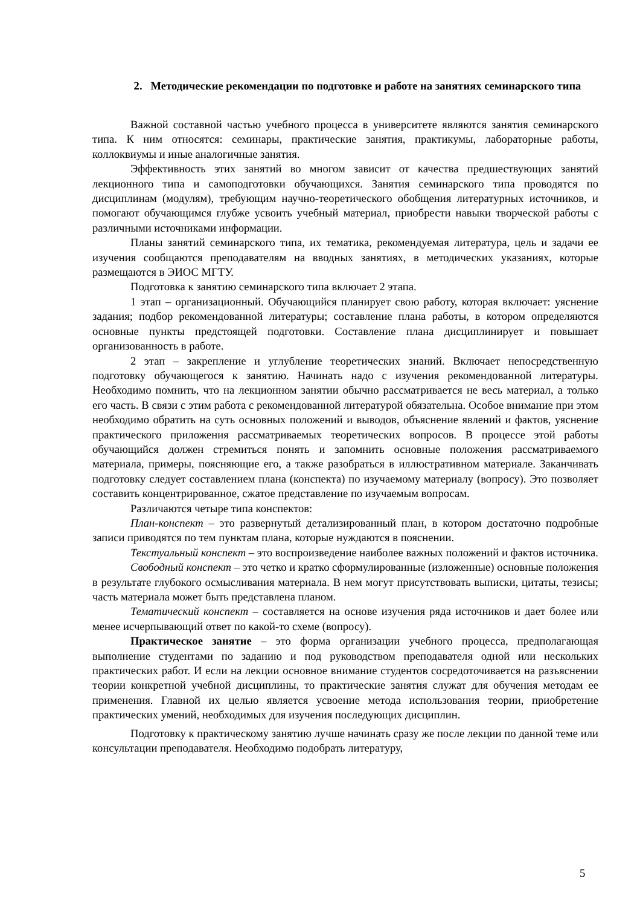2. Методические рекомендации по подготовке и работе на занятиях семинарского типа
Важной составной частью учебного процесса в университете являются занятия семинарского типа. К ним относятся: семинары, практические занятия, практикумы, лабораторные работы, коллоквиумы и иные аналогичные занятия.
Эффективность этих занятий во многом зависит от качества предшествующих занятий лекционного типа и самоподготовки обучающихся. Занятия семинарского типа проводятся по дисциплинам (модулям), требующим научно-теоретического обобщения литературных источников, и помогают обучающимся глубже усвоить учебный материал, приобрести навыки творческой работы с различными источниками информации.
Планы занятий семинарского типа, их тематика, рекомендуемая литература, цель и задачи ее изучения сообщаются преподавателям на вводных занятиях, в методических указаниях, которые размещаются в ЭИОС МГТУ.
Подготовка к занятию семинарского типа включает 2 этапа.
1 этап – организационный. Обучающийся планирует свою работу, которая включает: уяснение задания; подбор рекомендованной литературы; составление плана работы, в котором определяются основные пункты предстоящей подготовки. Составление плана дисциплинирует и повышает организованность в работе.
2 этап – закрепление и углубление теоретических знаний. Включает непосредственную подготовку обучающегося к занятию. Начинать надо с изучения рекомендованной литературы. Необходимо помнить, что на лекционном занятии обычно рассматривается не весь материал, а только его часть. В связи с этим работа с рекомендованной литературой обязательна. Особое внимание при этом необходимо обратить на суть основных положений и выводов, объяснение явлений и фактов, уяснение практического приложения рассматриваемых теоретических вопросов. В процессе этой работы обучающийся должен стремиться понять и запомнить основные положения рассматриваемого материала, примеры, поясняющие его, а также разобраться в иллюстративном материале. Заканчивать подготовку следует составлением плана (конспекта) по изучаемому материалу (вопросу). Это позволяет составить концентрированное, сжатое представление по изучаемым вопросам.
Различаются четыре типа конспектов:
План-конспект – это развернутый детализированный план, в котором достаточно подробные записи приводятся по тем пунктам плана, которые нуждаются в пояснении.
Текстуальный конспект – это воспроизведение наиболее важных положений и фактов источника.
Свободный конспект – это четко и кратко сформулированные (изложенные) основные положения в результате глубокого осмысливания материала. В нем могут присутствовать выписки, цитаты, тезисы; часть материала может быть представлена планом.
Тематический конспект – составляется на основе изучения ряда источников и дает более или менее исчерпывающий ответ по какой-то схеме (вопросу).
Практическое занятие – это форма организации учебного процесса, предполагающая выполнение студентами по заданию и под руководством преподавателя одной или нескольких практических работ. И если на лекции основное внимание студентов сосредоточивается на разъяснении теории конкретной учебной дисциплины, то практические занятия служат для обучения методам ее применения. Главной их целью является усвоение метода использования теории, приобретение практических умений, необходимых для изучения последующих дисциплин.
Подготовку к практическому занятию лучше начинать сразу же после лекции по данной теме или консультации преподавателя. Необходимо подобрать литературу,
5